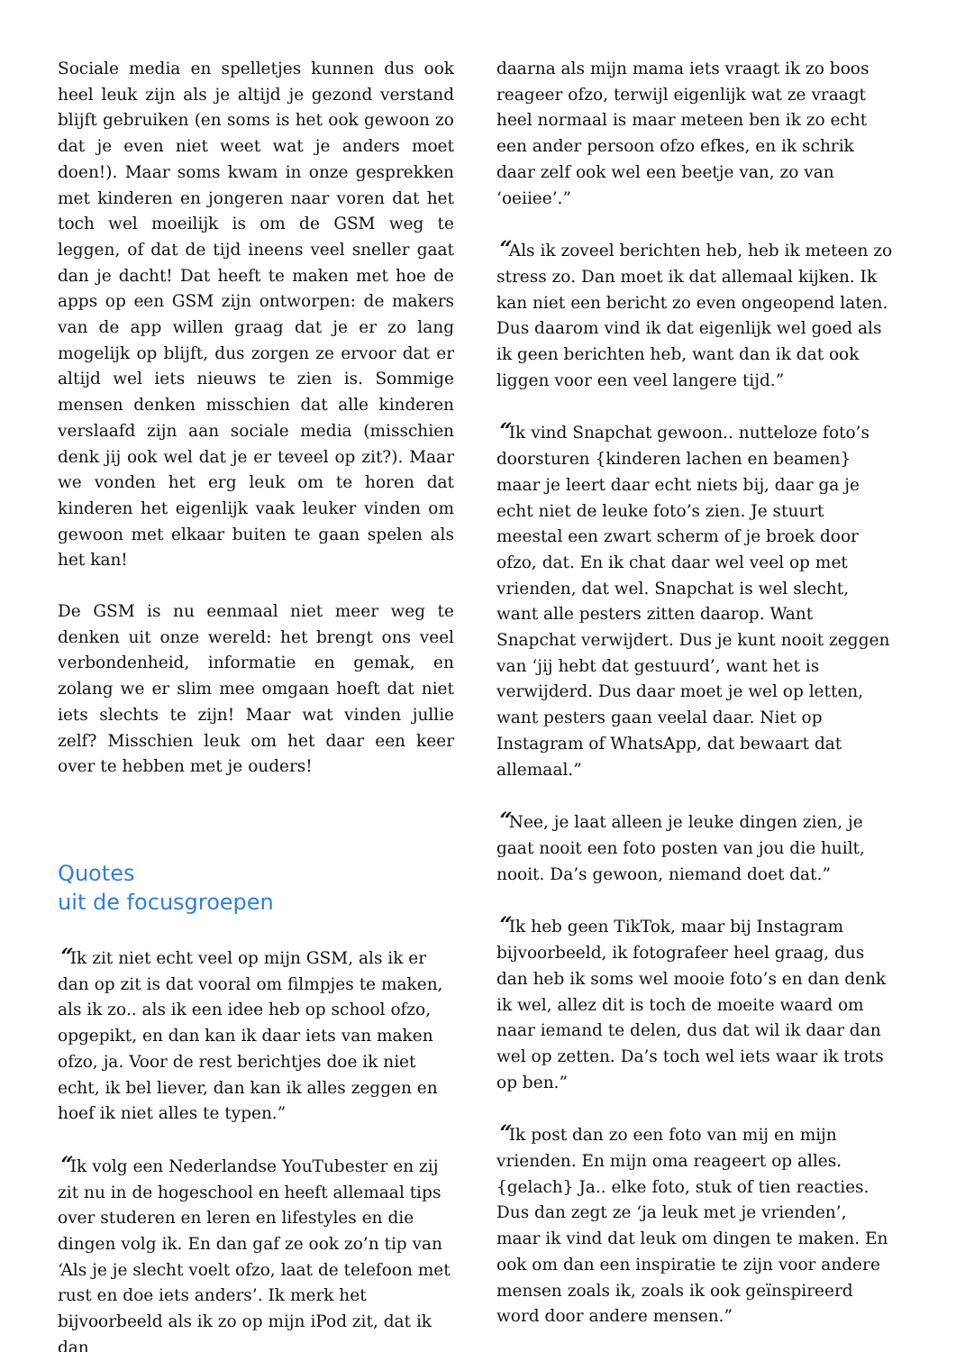Sociale media en spelletjes kunnen dus ook heel leuk zijn als je altijd je gezond verstand blijft gebruiken (en soms is het ook gewoon zo dat je even niet weet wat je anders moet doen!). Maar soms kwam in onze gesprekken met kinderen en jongeren naar voren dat het toch wel moeilijk is om de GSM weg te leggen, of dat de tijd ineens veel sneller gaat dan je dacht! Dat heeft te maken met hoe de apps op een GSM zijn ontworpen: de makers van de app willen graag dat je er zo lang mogelijk op blijft, dus zorgen ze ervoor dat er altijd wel iets nieuws te zien is. Sommige mensen denken misschien dat alle kinderen verslaafd zijn aan sociale media (misschien denk jij ook wel dat je er teveel op zit?). Maar we vonden het erg leuk om te horen dat kinderen het eigenlijk vaak leuker vinden om gewoon met elkaar buiten te gaan spelen als het kan!
De GSM is nu eenmaal niet meer weg te denken uit onze wereld: het brengt ons veel verbondenheid, informatie en gemak, en zolang we er slim mee omgaan hoeft dat niet iets slechts te zijn! Maar wat vinden jullie zelf? Misschien leuk om het daar een keer over te hebben met je ouders!
Quotes
uit de focusgroepen
“Ik zit niet echt veel op mijn GSM, als ik er dan op zit is dat vooral om filmpjes te maken, als ik zo.. als ik een idee heb op school ofzo, opgepikt, en dan kan ik daar iets van maken ofzo, ja. Voor de rest berichtjes doe ik niet echt, ik bel liever, dan kan ik alles zeggen en hoef ik niet alles te typen.”
“Ik volg een Nederlandse YouTubester en zij zit nu in de hogeschool en heeft allemaal tips over studeren en leren en lifestyles en die dingen volg ik. En dan gaf ze ook zo’n tip van ‘Als je je slecht voelt ofzo, laat de telefoon met rust en doe iets anders’. Ik merk het bijvoorbeeld als ik zo op mijn iPod zit, dat ik dan
daarna als mijn mama iets vraagt ik zo boos reageer ofzo, terwijl eigenlijk wat ze vraagt heel normaal is maar meteen ben ik zo echt een ander persoon ofzo efkes, en ik schrik daar zelf ook wel een beetje van, zo van ‘oeiiee’.”
“Als ik zoveel berichten heb, heb ik meteen zo stress zo. Dan moet ik dat allemaal kijken. Ik kan niet een bericht zo even ongeopend laten. Dus daarom vind ik dat eigenlijk wel goed als ik geen berichten heb, want dan ik dat ook liggen voor een veel langere tijd.”
“Ik vind Snapchat gewoon.. nutteloze foto’s doorsturen {kinderen lachen en beamen} maar je leert daar echt niets bij, daar ga je echt niet de leuke foto’s zien. Je stuurt meestal een zwart scherm of je broek door ofzo, dat. En ik chat daar wel veel op met vrienden, dat wel. Snapchat is wel slecht, want alle pesters zitten daarop. Want Snapchat verwijdert. Dus je kunt nooit zeggen van ‘jij hebt dat gestuurd’, want het is verwijderd. Dus daar moet je wel op letten, want pesters gaan veelal daar. Niet op Instagram of WhatsApp, dat bewaart dat allemaal.”
“Nee, je laat alleen je leuke dingen zien, je gaat nooit een foto posten van jou die huilt, nooit. Da’s gewoon, niemand doet dat.”
“Ik heb geen TikTok, maar bij Instagram bijvoorbeeld, ik fotografeer heel graag, dus dan heb ik soms wel mooie foto’s en dan denk ik wel, allez dit is toch de moeite waard om naar iemand te delen, dus dat wil ik daar dan wel op zetten. Da’s toch wel iets waar ik trots op ben.”
“Ik post dan zo een foto van mij en mijn vrienden. En mijn oma reageert op alles. {gelach} Ja.. elke foto, stuk of tien reacties. Dus dan zegt ze ‘ja leuk met je vrienden’, maar ik vind dat leuk om dingen te maken. En ook om dan een inspiratie te zijn voor andere mensen zoals ik, zoals ik ook geïnspireerd word door andere mensen.”